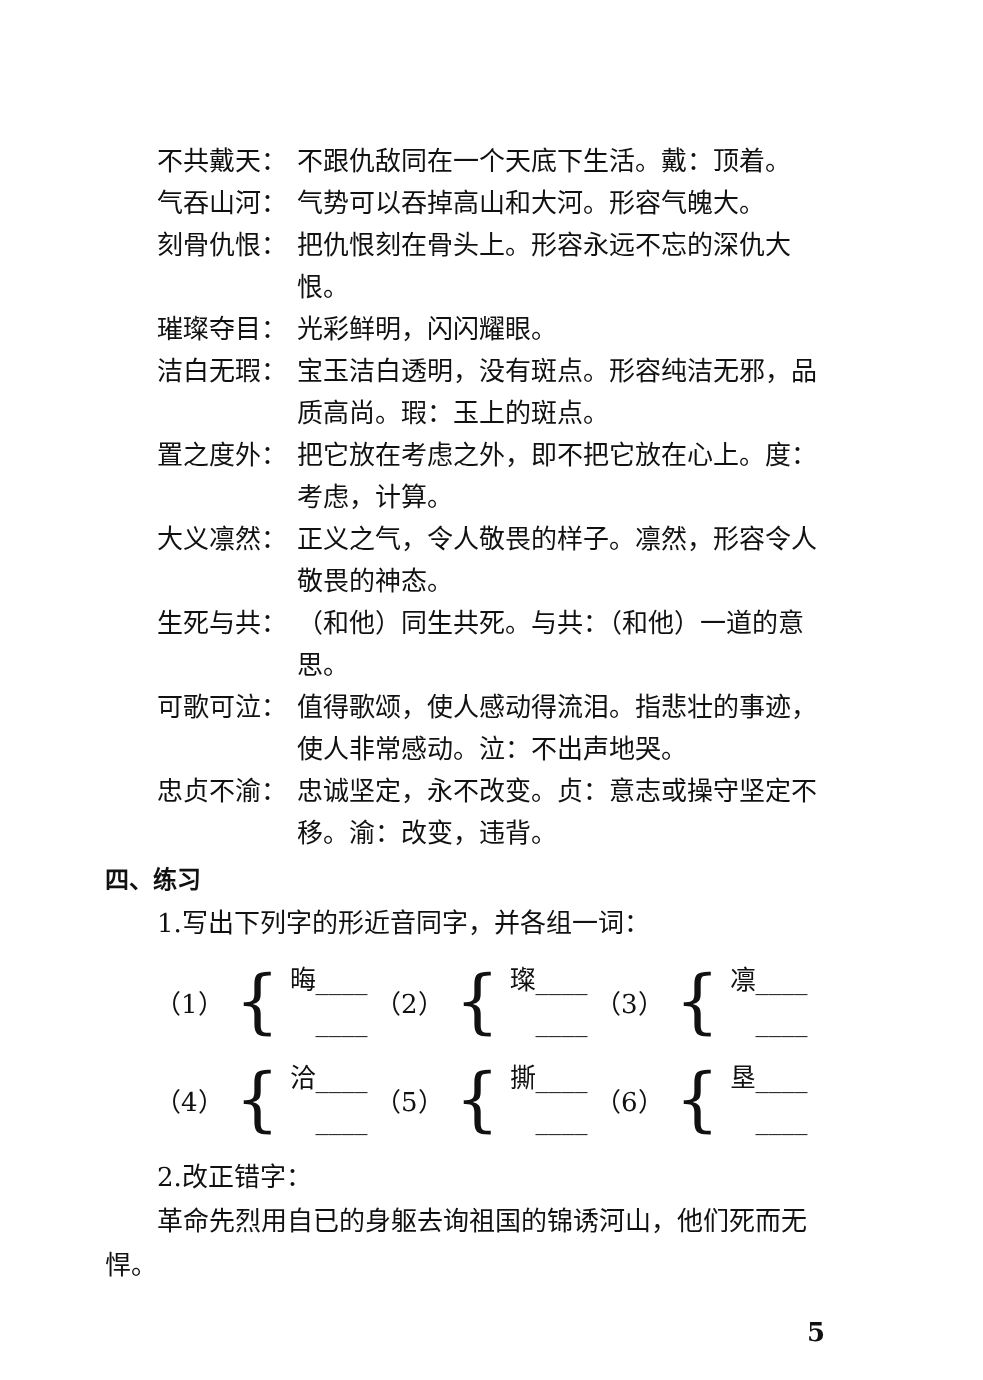不共戴天： 不跟仇敌同在一个天底下生活。戴：顶着。
气吞山河： 气势可以吞掉高山和大河。形容气魄大。
刻骨仇恨： 把仇恨刻在骨头上。形容永远不忘的深仇大恨。
璀璨夺目： 光彩鲜明，闪闪耀眼。
洁白无瑕： 宝玉洁白透明，没有斑点。形容纯洁无邪，品质高尚。瑕：玉上的斑点。
置之度外： 把它放在考虑之外，即不把它放在心上。度：考虑，计算。
大义凛然： 正义之气，令人敬畏的样子。凛然，形容令人敬畏的神态。
生死与共： （和他）同生共死。与共：（和他）一道的意思。
可歌可泣： 值得歌颂，使人感动得流泪。指悲壮的事迹，使人非常感动。泣：不出声地哭。
忠贞不渝： 忠诚坚定，永不改变。贞：意志或操守坚定不移。渝：改变，违背。
四、练习
1.写出下列字的形近音同字，并各组一词：
（1） { 晦____
　____
（2） { 璨____
　____
（3） { 凛____
　____
（4） { 洽____
　____
（5） { 撕____
　____
（6） { 垦____
　____
2.改正错字：
革命先烈用自已的身躯去询祖国的锦诱河山，他们死而无悍。
5